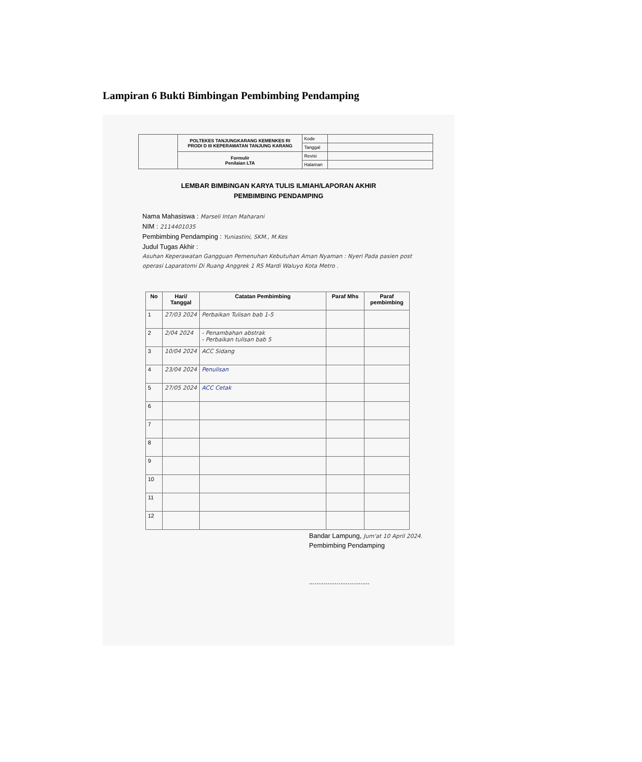Lampiran 6 Bukti Bimbingan Pembimbing Pendamping
| | POLTEKES TANJUNGKARANG KEMENKES RI PRODI D III KEPERAWATAN TANJUNG KARANG | Kode | |
| | | Tanggal | |
| | Formulir Penilaian LTA | Revisi | |
| | | Halaman | |
LEMBAR BIMBINGAN KARYA TULIS ILMIAH/LAPORAN AKHIR
PEMBIMBING PENDAMPING
Nama Mahasiswa : Marseli Intan Maharani
NIM : 2114401035
Pembimbing Pendamping : Yuniastini, SKM., M.Kes
Judul Tugas Akhir :
Asuhan Keperawatan Gangguan Pemenuhan Kebutuhan Aman Nyaman : Nyeri Pada pasien post operasi Laparatomi Di Ruang Anggrek 1 RS Mardi Waluyo Kota Metro .
| No | Hari/ Tanggal | Catatan Pembimbing | Paraf Mhs | Paraf pembimbing |
| --- | --- | --- | --- | --- |
| 1 | 27/03 2024 | Perbaikan Tulisan bab 1-5 | | |
| 2 | 2/04 2024 | - Penambahan abstrak - Perbaikan tulisan bab 5 | | |
| 3 | 10/04 2024 | ACC Sidang | | |
| 4 | 23/04 2024 | Penulisan | | |
| 5 | 27/05 2024 | ACC Cetak | | |
| 6 | | | | |
| 7 | | | | |
| 8 | | | | |
| 9 | | | | |
| 10 | | | | |
| 11 | | | | |
| 12 | | | | |
Bandar Lampung, Jum'at 10 April 2024.
Pembimbing Pendamping
.................................